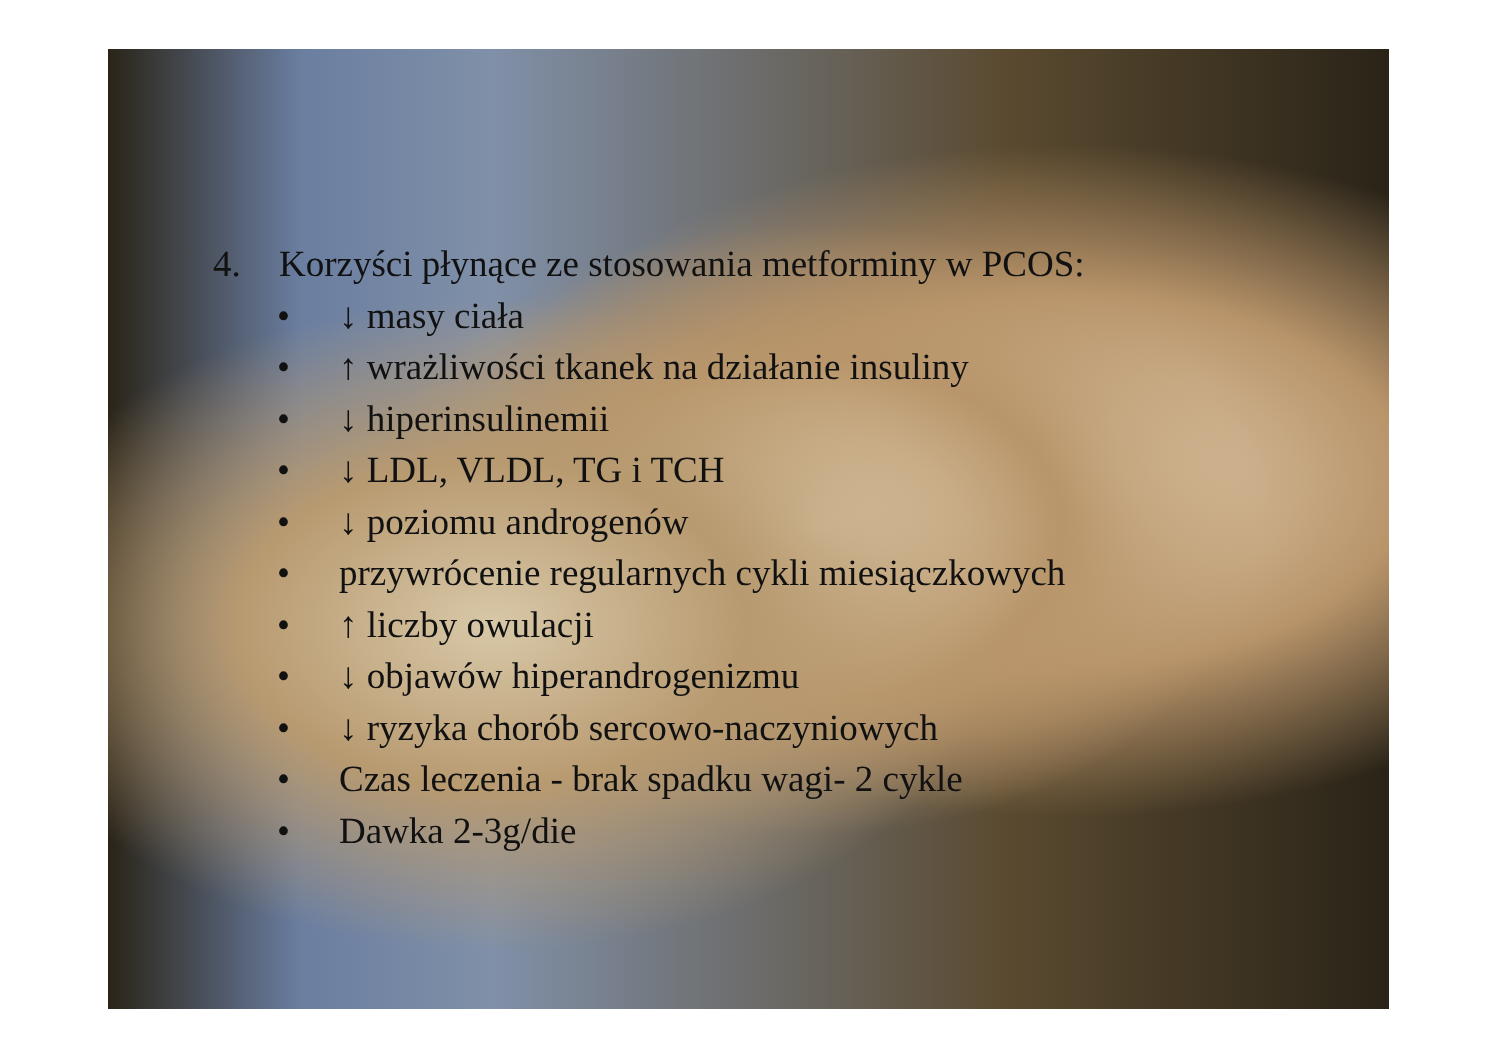4. Korzyści płynące ze stosowania metforminy w PCOS:
• ↓ masy ciała
• ↑ wrażliwości tkanek na działanie insuliny
• ↓ hiperinsulinemii
• ↓ LDL, VLDL, TG i TCH
• ↓ poziomu androgenów
• przywrócenie regularnych cykli miesiączkowych
• ↑ liczby owulacji
• ↓ objawów hiperandrogenizmu
• ↓ ryzyka chorób sercowo-naczyniowych
• Czas leczenia - brak spadku wagi- 2 cykle
• Dawka 2-3g/die